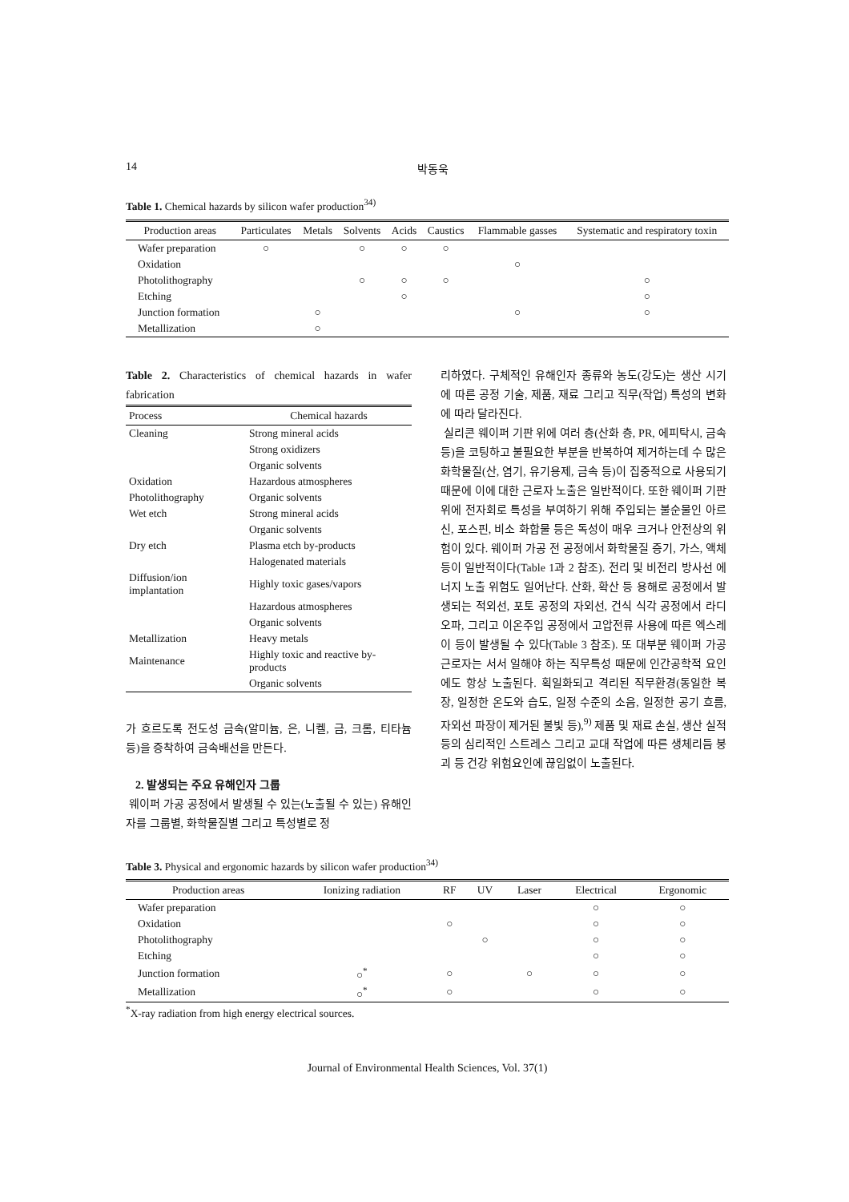14 박동욱
Table 1. Chemical hazards by silicon wafer production<sup>34)</sup>
| Production areas | Particulates | Metals | Solvents | Acids | Caustics | Flammable gasses | Systematic and respiratory toxin |
| --- | --- | --- | --- | --- | --- | --- | --- |
| Wafer preparation | ○ | | ○ | ○ | ○ | | |
| Oxidation | | | | | | ○ | |
| Photolithography | | | ○ | ○ | ○ | | ○ |
| Etching | | | | ○ | | | ○ |
| Junction formation | | ○ | | | | ○ | ○ |
| Metallization | | ○ | | | | | |
Table 2. Characteristics of chemical hazards in wafer fabrication
| Process | Chemical hazards |
| --- | --- |
| Cleaning | Strong mineral acids |
| | Strong oxidizers |
| | Organic solvents |
| Oxidation | Hazardous atmospheres |
| Photolithography | Organic solvents |
| Wet etch | Strong mineral acids |
| | Organic solvents |
| Dry etch | Plasma etch by-products |
| | Halogenated materials |
| Diffusion/ion implantation | Highly toxic gases/vapors |
| | Hazardous atmospheres |
| | Organic solvents |
| Metallization | Heavy metals |
| Maintenance | Highly toxic and reactive by-products |
| | Organic solvents |
가 흐르도록 전도성 금속(알미늄, 은, 니켈, 금, 크롬, 티타늄 등)을 증착하여 금속배선을 만든다.
2. 발생되는 주요 유해인자 그룹
웨이퍼 가공 공정에서 발생될 수 있는(노출될 수 있는) 유해인자를 그룹별, 화학물질별 그리고 특성별로 정
리하였다. 구체적인 유해인자 종류와 농도(강도)는 생산 시기에 따른 공정 기술, 제품, 재료 그리고 직무(작업) 특성의 변화에 따라 달라진다.
실리콘 웨이퍼 기판 위에 여러 층(산화 층, PR, 에피탁시, 금속 등)을 코팅하고 불필요한 부분을 반복하여 제거하는데 수 많은 화학물질(산, 염기, 유기용제, 금속 등)이 집중적으로 사용되기 때문에 이에 대한 근로자 노출은 일반적이다. 또한 웨이퍼 기판 위에 전자회로 특성을 부여하기 위해 주입되는 불순물인 아르신, 포스핀, 비소 화합물 등은 독성이 매우 크거나 안전상의 위험이 있다. 웨이퍼 가공 전 공정에서 화학물질 증기, 가스, 액체 등이 일반적이다(Table 1과 2 참조). 전리 및 비전리 방사선 에너지 노출 위험도 일어난다. 산화, 확산 등 용해로 공정에서 발생되는 적외선, 포토 공정의 자외선, 건식 식각 공정에서 라디오파, 그리고 이온주입 공정에서 고압전류 사용에 따른 엑스레이 등이 발생될 수 있다(Table 3 참조). 또 대부분 웨이퍼 가공 근로자는 서서 일해야 하는 직무특성 때문에 인간공학적 요인에도 항상 노출된다. 획일화되고 격리된 직무환경(동일한 복장, 일정한 온도와 습도, 일정 수준의 소음, 일정한 공기 흐름, 자외선 파장이 제거된 불빛 등),<sup>9)</sup> 제품 및 재료 손실, 생산 실적 등의 심리적인 스트레스 그리고 교대 작업에 따른 생체리듬 붕괴 등 건강 위험요인에 끊임없이 노출된다.
Table 3. Physical and ergonomic hazards by silicon wafer production<sup>34)</sup>
| Production areas | Ionizing radiation | RF | UV | Laser | Electrical | Ergonomic |
| --- | --- | --- | --- | --- | --- | --- |
| Wafer preparation | | | | | ○ | ○ |
| Oxidation | | ○ | | | ○ | ○ |
| Photolithography | | | ○ | | ○ | ○ |
| Etching | | | | | ○ | ○ |
| Junction formation | ○<sup>*</sup> | ○ | | ○ | ○ | ○ |
| Metallization | ○<sup>*</sup> | ○ | | | ○ | ○ |
<sup>*</sup> X-ray radiation from high energy electrical sources.
Journal of Environmental Health Sciences, Vol. 37(1)